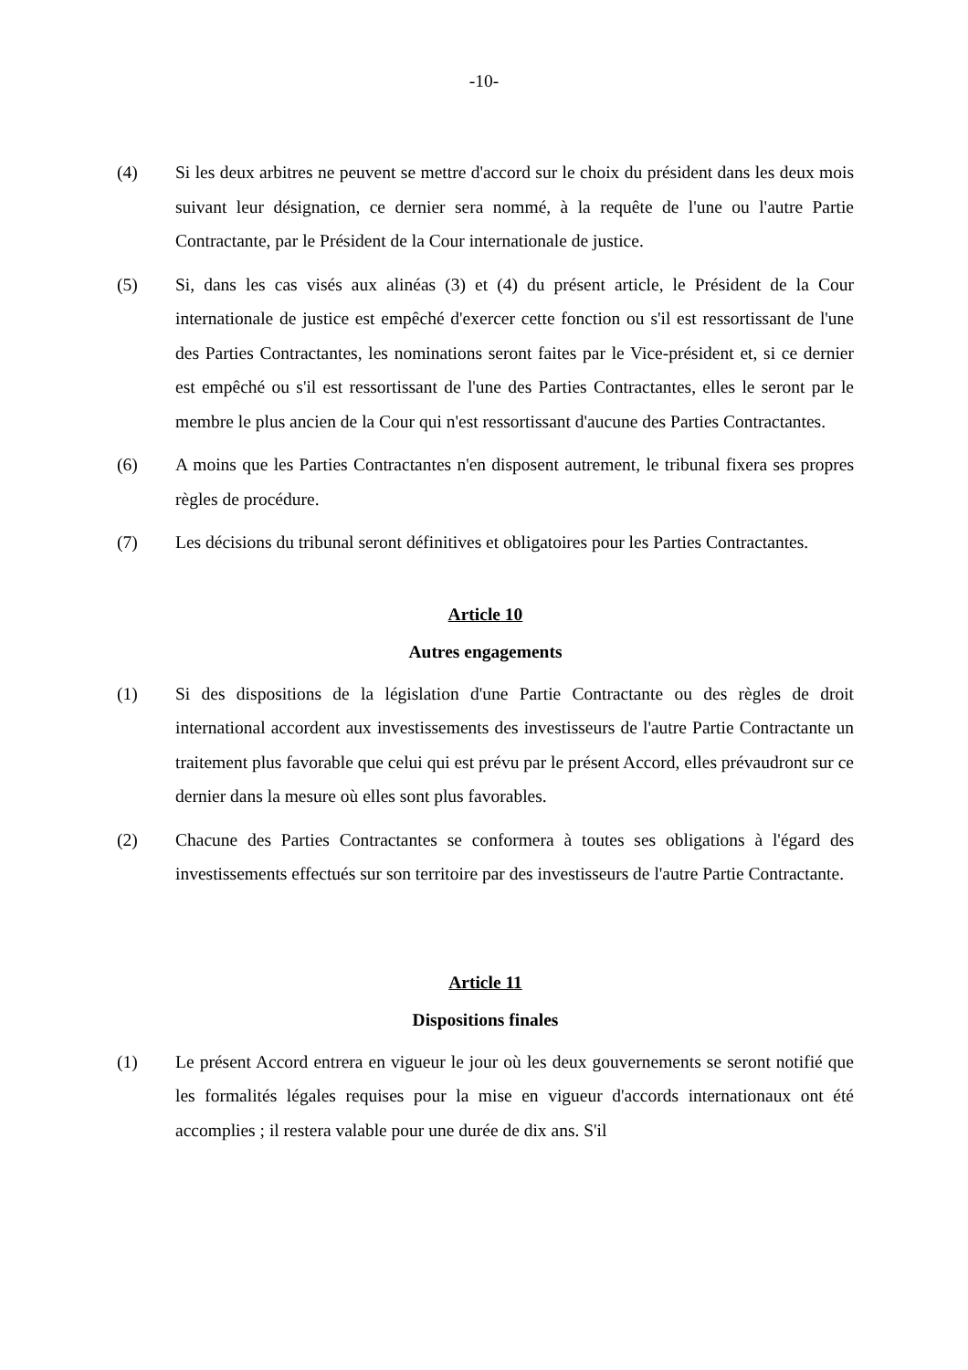-10-
(4) Si les deux arbitres ne peuvent se mettre d'accord sur le choix du président dans les deux mois suivant leur désignation, ce dernier sera nommé, à la requête de l'une ou l'autre Partie Contractante, par le Président de la Cour internationale de justice.
(5) Si, dans les cas visés aux alinéas (3) et (4) du présent article, le Président de la Cour internationale de justice est empêché d'exercer cette fonction ou s'il est ressortissant de l'une des Parties Contractantes, les nominations seront faites par le Vice-président et, si ce dernier est empêché ou s'il est ressortissant de l'une des Parties Contractantes, elles le seront par le membre le plus ancien de la Cour qui n'est ressortissant d'aucune des Parties Contractantes.
(6) A moins que les Parties Contractantes n'en disposent autrement, le tribunal fixera ses propres règles de procédure.
(7) Les décisions du tribunal seront définitives et obligatoires pour les Parties Contractantes.
Article 10
Autres engagements
(1) Si des dispositions de la législation d'une Partie Contractante ou des règles de droit international accordent aux investissements des investisseurs de l'autre Partie Contractante un traitement plus favorable que celui qui est prévu par le présent Accord, elles prévaudront sur ce dernier dans la mesure où elles sont plus favorables.
(2) Chacune des Parties Contractantes se conformera à toutes ses obligations à l'égard des investissements effectués sur son territoire par des investisseurs de l'autre Partie Contractante.
Article 11
Dispositions finales
(1) Le présent Accord entrera en vigueur le jour où les deux gouvernements se seront notifié que les formalités légales requises pour la mise en vigueur d'accords internationaux ont été accomplies ; il restera valable pour une durée de dix ans. S'il